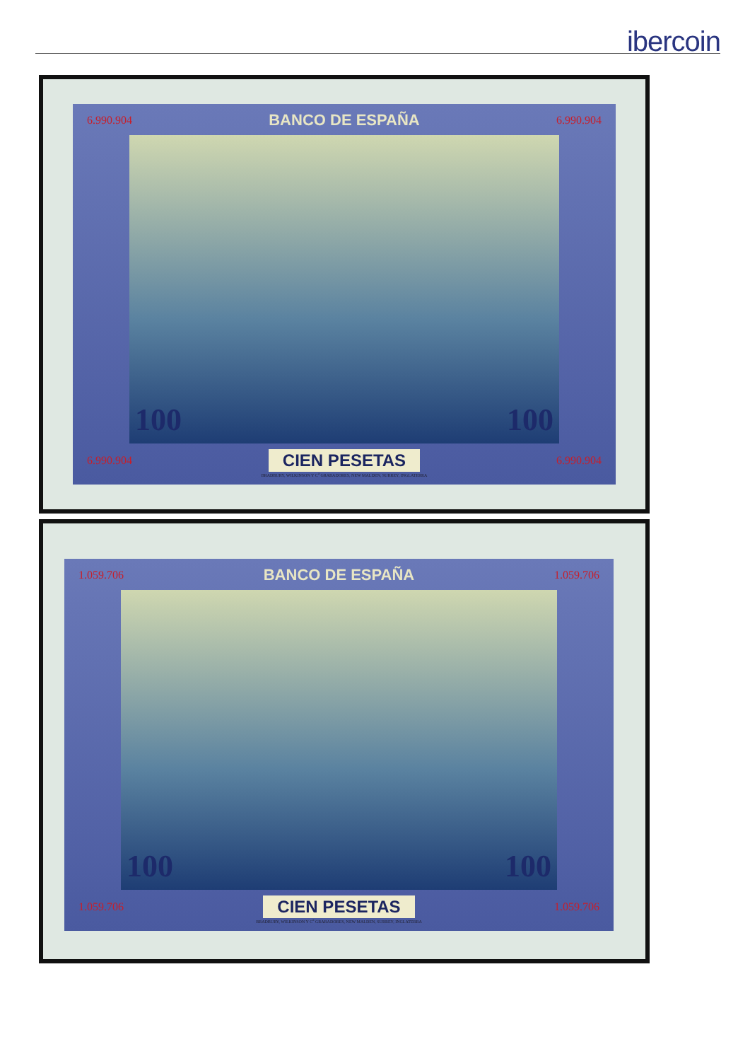ibercoin
6.990.904 BANCO DE ESPAÑA 6.990.904
100 100
6.990.904 CIEN PESETAS 6.990.904
BRADBURY, WILKINSON Y C<sup>a</sup> GRABADORES, NEW MALDEN, SURREY, INGLATERRA
1.059.706 BANCO DE ESPAÑA 1.059.706
100 100
1.059.706 CIEN PESETAS 1.059.706
BRADBURY, WILKINSON Y C<sup>a</sup> GRABADORES, NEW MALDEN, SURREY, INGLATERRA